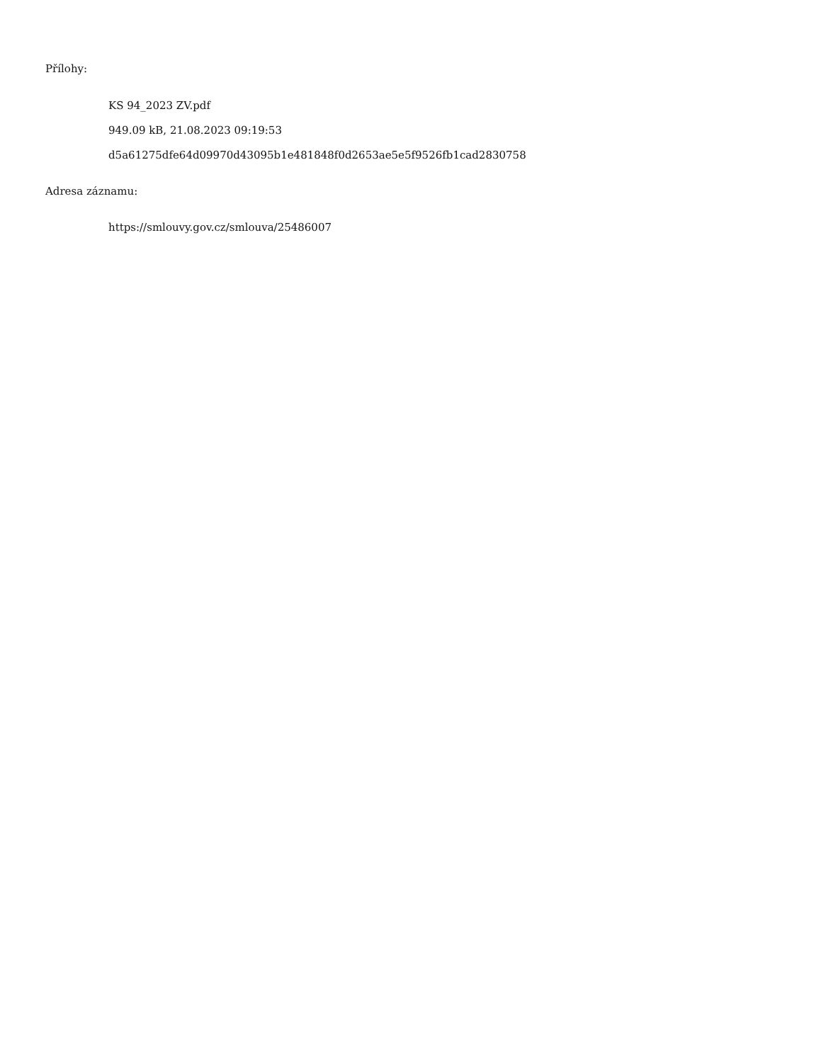Přílohy:
KS 94_2023 ZV.pdf
949.09 kB, 21.08.2023 09:19:53
d5a61275dfe64d09970d43095b1e481848f0d2653ae5e5f9526fb1cad2830758
Adresa záznamu:
https://smlouvy.gov.cz/smlouva/25486007